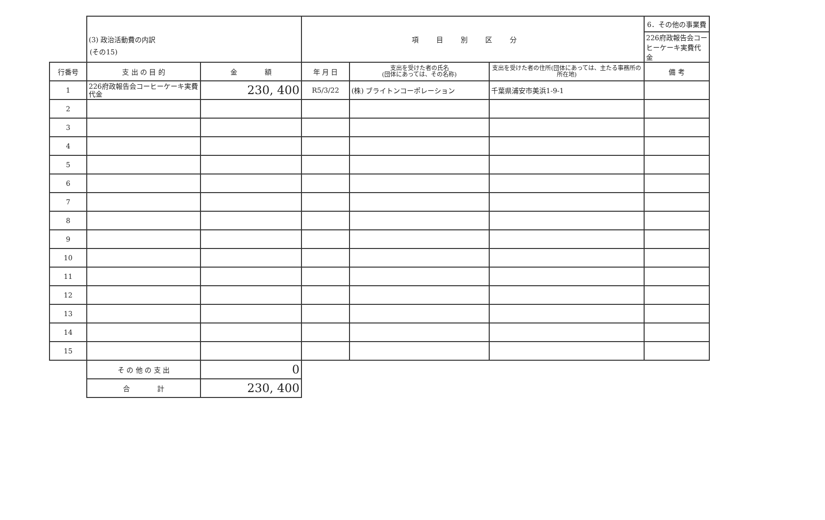(その15)
| | (3) 政治活動費の内訳 | | 項目別区分 | | | 6．その他の事業費 |
| | | | | | | 226府政報告会コーヒーケーキ実費代金 |
| 行番号 | 支 出 の 目 的 | 金 額 | 年 月 日 | 支出を受けた者の氏名 (団体にあっては、その名称) | 支出を受けた者の住所(団体にあっては、主たる事務所の所在地) | 備 考 |
| 1 | 226府政報告会コーヒーケーキ実費代金 | 230, 400 | R5/3/22 | (株) ブライトンコーポレーション | 千葉県浦安市美浜1-9-1 | |
| 2 | | | | | | |
| 3 | | | | | | |
| 4 | | | | | | |
| 5 | | | | | | |
| 6 | | | | | | |
| 7 | | | | | | |
| 8 | | | | | | |
| 9 | | | | | | |
| 10 | | | | | | |
| 11 | | | | | | |
| 12 | | | | | | |
| 13 | | | | | | |
| 14 | | | | | | |
| 15 | | | | | | |
| | そ の 他 の 支 出 | 0 | | | | |
| | 合 計 | 230, 400 | | | | |